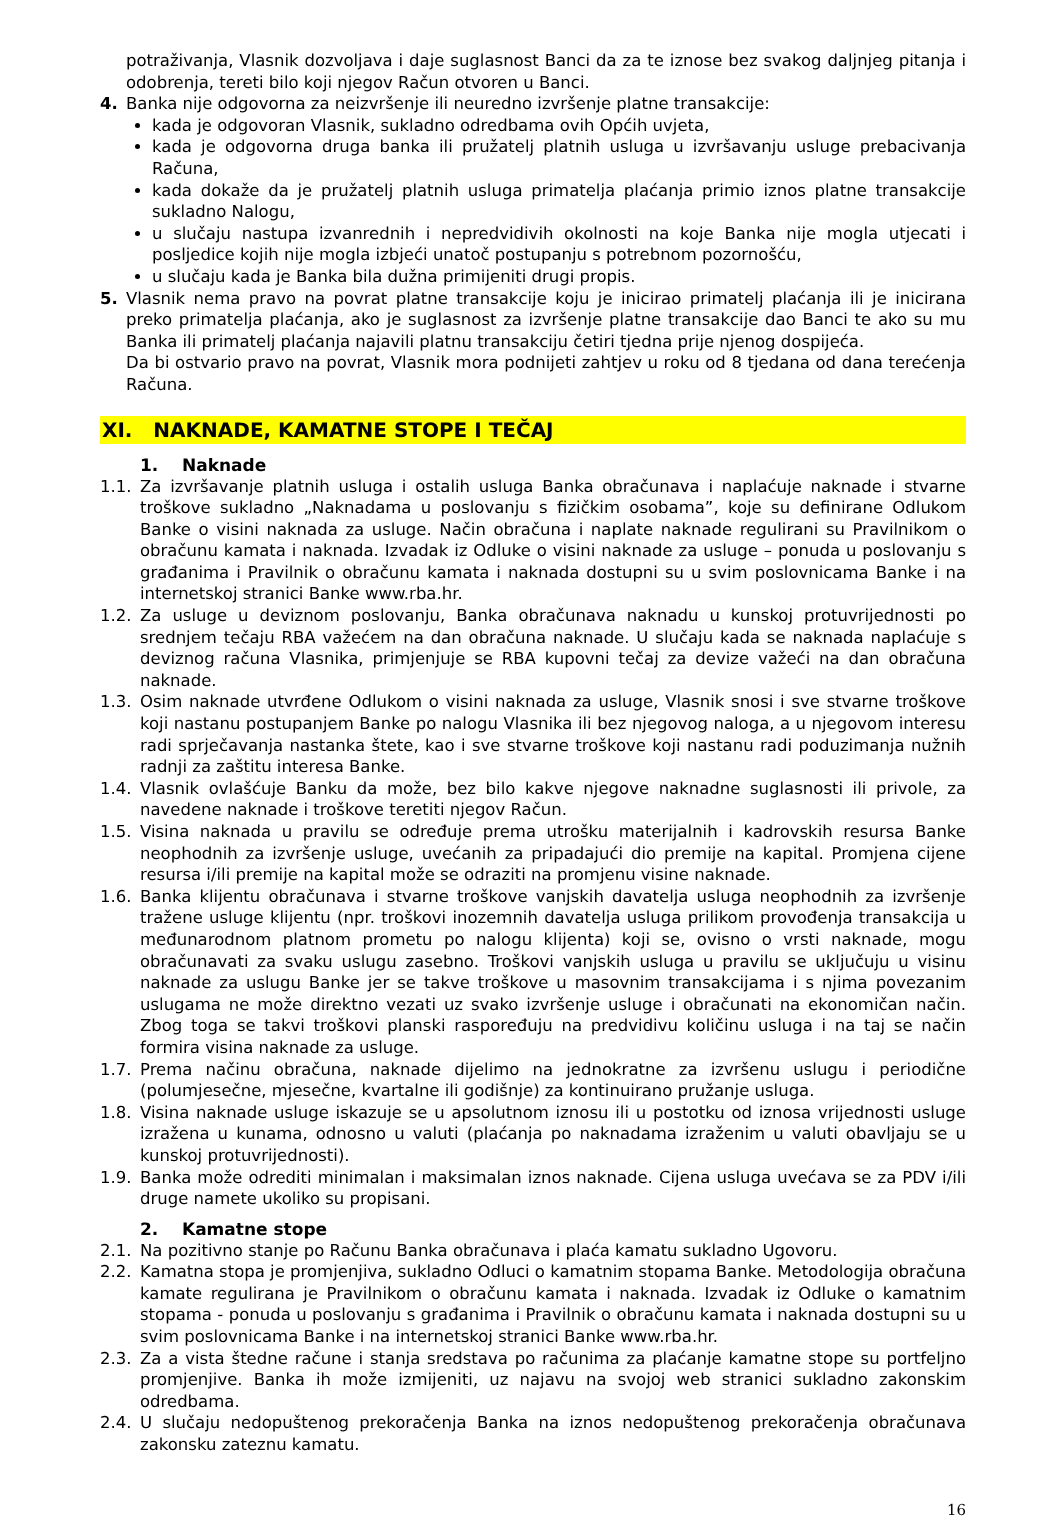potraživanja, Vlasnik dozvoljava i daje suglasnost Banci da za te iznose bez svakog daljnjeg pitanja i odobrenja, tereti bilo koji njegov Račun otvoren u Banci.
4. Banka nije odgovorna za neizvršenje ili neuredno izvršenje platne transakcije:
kada je odgovoran Vlasnik, sukladno odredbama ovih Općih uvjeta,
kada je odgovorna druga banka ili pružatelj platnih usluga u izvršavanju usluge prebacivanja Računa,
kada dokaže da je pružatelj platnih usluga primatelja plaćanja primio iznos platne transakcije sukladno Nalogu,
u slučaju nastupa izvanrednih i nepredvidivih okolnosti na koje Banka nije mogla utjecati i posljedice kojih nije mogla izbjeći unatoč postupanju s potrebnom pozornošću,
u slučaju kada je Banka bila dužna primijeniti drugi propis.
5. Vlasnik nema pravo na povrat platne transakcije koju je inicirao primatelj plaćanja ili je inicirana preko primatelja plaćanja, ako je suglasnost za izvršenje platne transakcije dao Banci te ako su mu Banka ili primatelj plaćanja najavili platnu transakciju četiri tjedna prije njenog dospijeća.
Da bi ostvario pravo na povrat, Vlasnik mora podnijeti zahtjev u roku od 8 tjedana od dana terećenja Računa.
XI. NAKNADE, KAMATNE STOPE I TEČAJ
1. Naknade
1.1. Za izvršavanje platnih usluga i ostalih usluga Banka obračunava i naplaćuje naknade i stvarne troškove sukladno „Naknadama u poslovanju s fizičkim osobama”, koje su definirane Odlukom Banke o visini naknada za usluge. Način obračuna i naplate naknade regulirani su Pravilnikom o obračunu kamata i naknada. Izvadak iz Odluke o visini naknade za usluge – ponuda u poslovanju s građanima i Pravilnik o obračunu kamata i naknada dostupni su u svim poslovnicama Banke i na internetskoj stranici Banke www.rba.hr.
1.2. Za usluge u deviznom poslovanju, Banka obračunava naknadu u kunskoj protuvrijednosti po srednjem tečaju RBA važećem na dan obračuna naknade. U slučaju kada se naknada naplaćuje s deviznog računa Vlasnika, primjenjuje se RBA kupovni tečaj za devize važeći na dan obračuna naknade.
1.3. Osim naknade utvrđene Odlukom o visini naknada za usluge, Vlasnik snosi i sve stvarne troškove koji nastanu postupanjem Banke po nalogu Vlasnika ili bez njegovog naloga, a u njegovom interesu radi sprječavanja nastanka štete, kao i sve stvarne troškove koji nastanu radi poduzimanja nužnih radnji za zaštitu interesa Banke.
1.4. Vlasnik ovlašćuje Banku da može, bez bilo kakve njegove naknadne suglasnosti ili privole, za navedene naknade i troškove teretiti njegov Račun.
1.5. Visina naknada u pravilu se određuje prema utrošku materijalnih i kadrovskih resursa Banke neophodnih za izvršenje usluge, uvećanih za pripadajući dio premije na kapital. Promjena cijene resursa i/ili premije na kapital može se odraziti na promjenu visine naknade.
1.6. Banka klijentu obračunava i stvarne troškove vanjskih davatelja usluga neophodnih za izvršenje tražene usluge klijentu (npr. troškovi inozemnih davatelja usluga prilikom provođenja transakcija u međunarodnom platnom prometu po nalogu klijenta) koji se, ovisno o vrsti naknade, mogu obračunavati za svaku uslugu zasebno. Troškovi vanjskih usluga u pravilu se uključuju u visinu naknade za uslugu Banke jer se takve troškove u masovnim transakcijama i s njima povezanim uslugama ne može direktno vezati uz svako izvršenje usluge i obračunati na ekonomičan način. Zbog toga se takvi troškovi planski raspoređuju na predvidivu količinu usluga i na taj se način formira visina naknade za usluge.
1.7. Prema načinu obračuna, naknade dijelimo na jednokratne za izvršenu uslugu i periodične (polumjesečne, mjesečne, kvartalne ili godišnje) za kontinuirano pružanje usluga.
1.8. Visina naknade usluge iskazuje se u apsolutnom iznosu ili u postotku od iznosa vrijednosti usluge izražena u kunama, odnosno u valuti (plaćanja po naknadama izraženim u valuti obavljaju se u kunskoj protuvrijednosti).
1.9. Banka može odrediti minimalan i maksimalan iznos naknade. Cijena usluga uvećava se za PDV i/ili druge namete ukoliko su propisani.
2. Kamatne stope
2.1. Na pozitivno stanje po Računu Banka obračunava i plaća kamatu sukladno Ugovoru.
2.2. Kamatna stopa je promjenjiva, sukladno Odluci o kamatnim stopama Banke. Metodologija obračuna kamate regulirana je Pravilnikom o obračunu kamata i naknada. Izvadak iz Odluke o kamatnim stopama - ponuda u poslovanju s građanima i Pravilnik o obračunu kamata i naknada dostupni su u svim poslovnicama Banke i na internetskoj stranici Banke www.rba.hr.
2.3. Za a vista štedne račune i stanja sredstava po računima za plaćanje kamatne stope su portfeljno promjenjive. Banka ih može izmijeniti, uz najavu na svojoj web stranici sukladno zakonskim odredbama.
2.4. U slučaju nedopuštenog prekoračenja Banka na iznos nedopuštenog prekoračenja obračunava zakonsku zateznu kamatu.
16